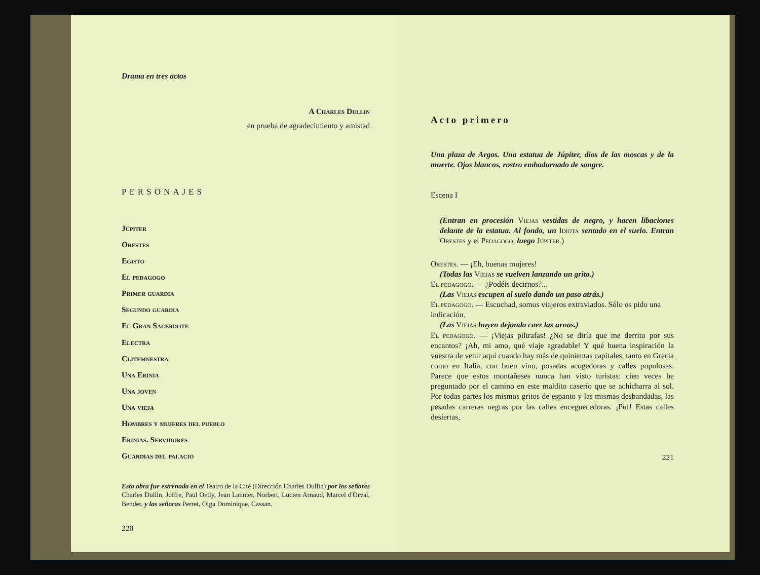Drama en tres actos
A Charles Dullin
en prueba de agradecimiento y amistad
PERSONAJES
Júpiter
Orestes
Egisto
El pedagogo
Primer guardia
Segundo guardia
El Gran Sacerdote
Electra
Clitemnestra
Una Erinia
Una joven
Una vieja
Hombres y mujeres del pueblo
Erinias. Servidores
Guardias del palacio
Esta obra fue estrenada en el Teatro de la Cité (Dirección Charles Dullin) por los señores Charles Dullin, Joffre, Paul Oetly, Jean Lannier, Norbert, Lucien Arnaud, Marcel d'Orval, Bender, y las señoras Perret, Olga Dominique, Cassan.
220
Acto primero
Una plaza de Argos. Una estatua de Júpiter, dios de las moscas y de la muerte. Ojos blancos, rostro embadurnado de sangre.
Escena I
(Entran en procesión Viejas vestidas de negro, y hacen libaciones delante de la estatua. Al fondo, un Idiota sentado en el suelo. Entran Orestes y el Pedagogo, luego Júpiter.)
Orestes. — ¡Eh, buenas mujeres!
(Todas las Viejas se vuelven lanzando un grito.)
El pedagogo. — ¿Podéis decirnos?...
(Las Viejas escupen al suelo dando un paso atrás.)
El pedagogo. — Escuchad, somos viajeros extraviados. Sólo os pido una indicación.
(Las Viejas huyen dejando caer las urnas.)
El pedagogo. — ¡Viejas piltrafas! ¿No se diría que me derrito por sus encantos? ¡Ah, mi amo, qué viaje agradable! Y qué buena inspiración la vuestra de venir aquí cuando hay más de quinientas capitales, tanto en Grecia como en Italia, con buen vino, posadas acogedoras y calles populosas. Parece que estos montañeses nunca han visto turistas: cien veces he preguntado por el camino en este maldito caserío que se achicharra al sol. Por todas partes los mismos gritos de espanto y las mismas desbandadas, las pesadas carreras negras por las calles enceguecedoras. ¡Puf! Estas calles desiertas,
221